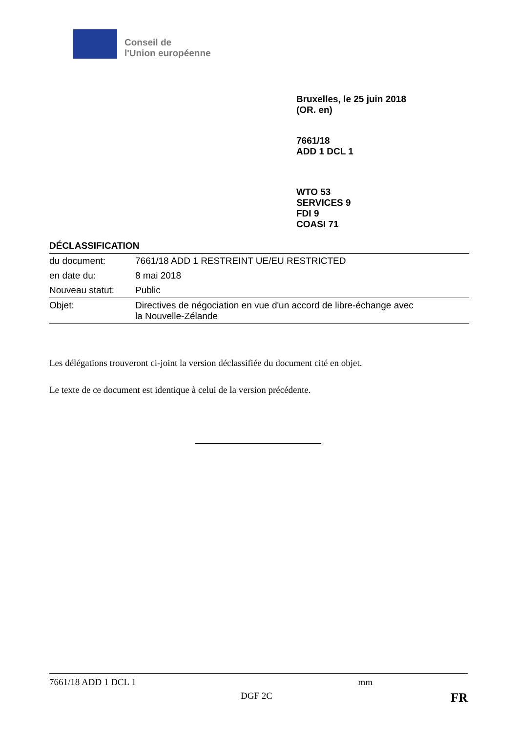Conseil de
l'Union européenne
Bruxelles, le 25 juin 2018
(OR. en)
7661/18
ADD 1 DCL 1
WTO 53
SERVICES 9
FDI 9
COASI 71
DÉCLASSIFICATION
| du document: | 7661/18 ADD 1 RESTREINT UE/EU RESTRICTED |
| en date du: | 8 mai 2018 |
| Nouveau statut: | Public |
| Objet: | Directives de négociation en vue d'un accord de libre-échange avec la Nouvelle-Zélande |
Les délégations trouveront ci-joint la version déclassifiée du document cité en objet.
Le texte de ce document est identique à celui de la version précédente.
7661/18 ADD 1 DCL 1 mm
DGF 2C FR